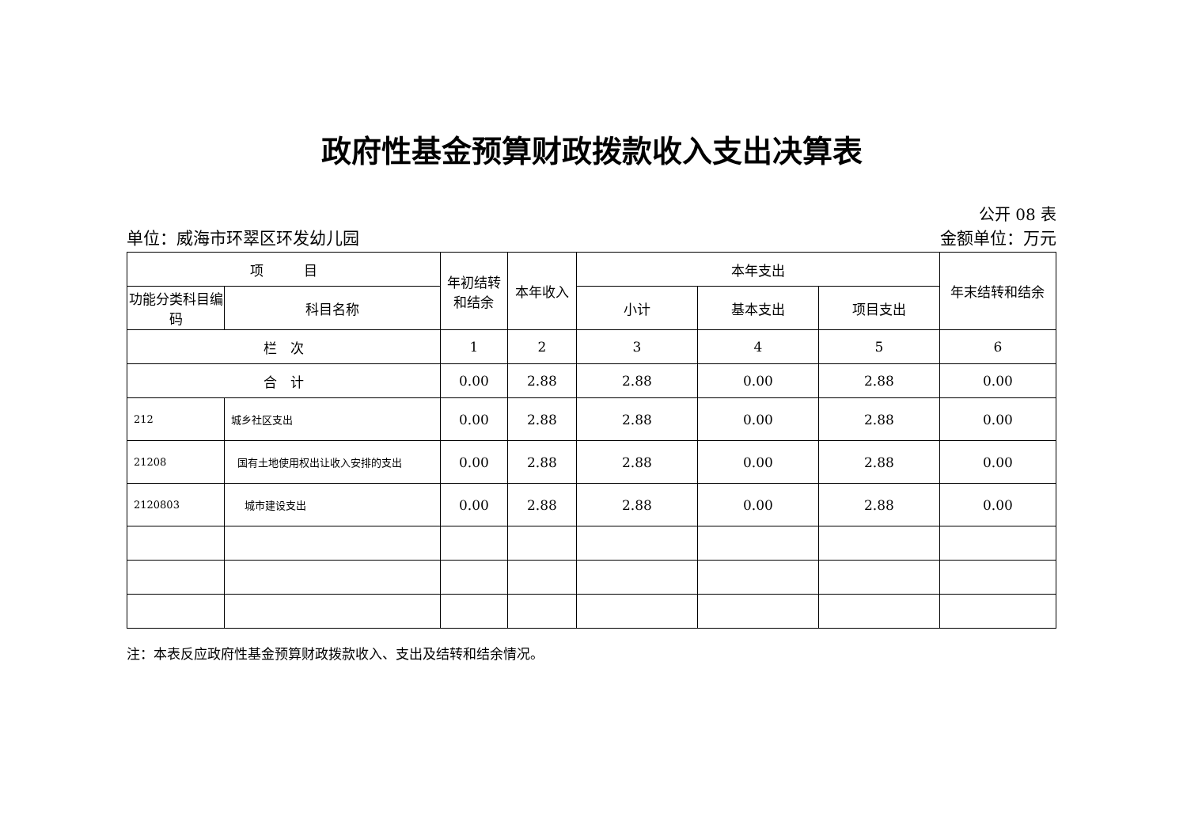政府性基金预算财政拨款收入支出决算表
公开 08 表
单位：威海市环翠区环发幼儿园 金额单位：万元
| 项 目 | | 年初结转和结余 | 本年收入 | 本年支出 | | | 年末结转和结余 |
| --- | --- | --- | --- | --- | --- | --- | --- |
| 功能分类科目编码 | 科目名称 | | | 小计 | 基本支出 | 项目支出 | |
| 栏 次 | | 1 | 2 | 3 | 4 | 5 | 6 |
| 合 计 | | 0.00 | 2.88 | 2.88 | 0.00 | 2.88 | 0.00 |
| 212 | 城乡社区支出 | 0.00 | 2.88 | 2.88 | 0.00 | 2.88 | 0.00 |
| 21208 | 国有土地使用权出让收入安排的支出 | 0.00 | 2.88 | 2.88 | 0.00 | 2.88 | 0.00 |
| 2120803 | 城市建设支出 | 0.00 | 2.88 | 2.88 | 0.00 | 2.88 | 0.00 |
注：本表反应政府性基金预算财政拨款收入、支出及结转和结余情况。